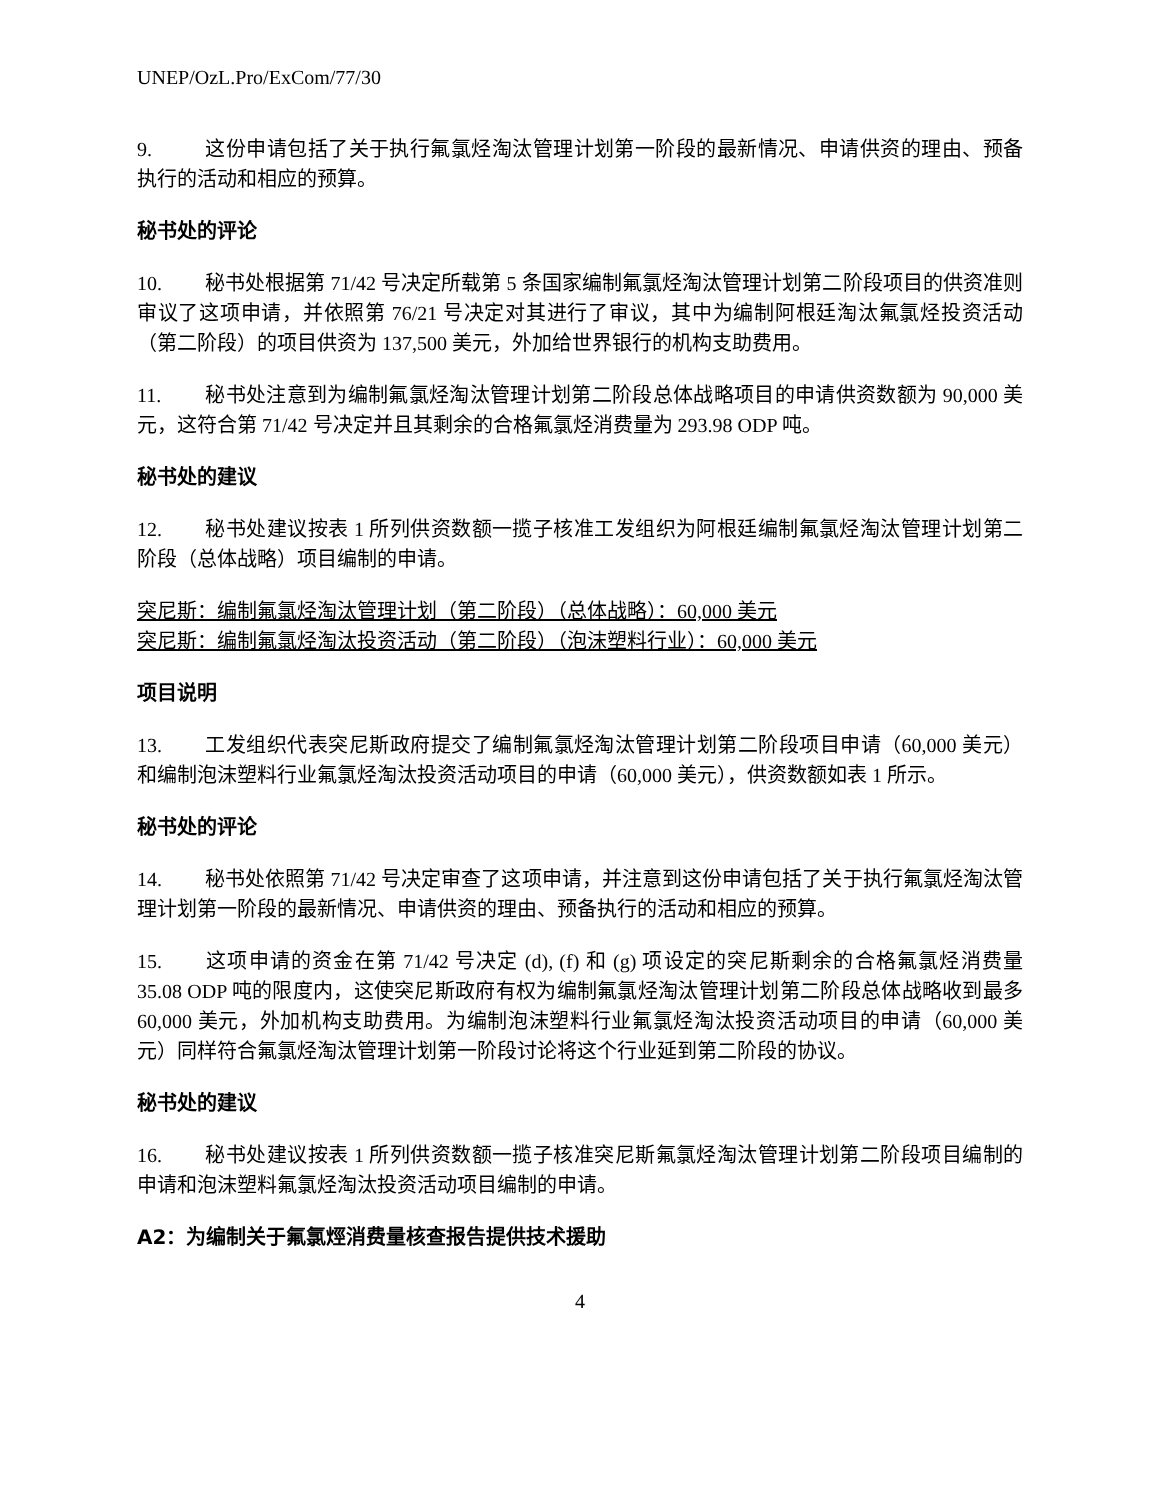UNEP/OzL.Pro/ExCom/77/30
9. 这份申请包括了关于执行氟氯烃淘汰管理计划第一阶段的最新情况、申请供资的理由、预备执行的活动和相应的预算。
秘书处的评论
10. 秘书处根据第 71/42 号决定所载第 5 条国家编制氟氯烃淘汰管理计划第二阶段项目的供资准则审议了这项申请，并依照第 76/21 号决定对其进行了审议，其中为编制阿根廷淘汰氟氯烃投资活动（第二阶段）的项目供资为 137,500 美元，外加给世界银行的机构支助费用。
11. 秘书处注意到为编制氟氯烃淘汰管理计划第二阶段总体战略项目的申请供资数额为 90,000 美元，这符合第 71/42 号决定并且其剩余的合格氟氯烃消费量为 293.98 ODP 吨。
秘书处的建议
12. 秘书处建议按表 1 所列供资数额一揽子核准工发组织为阿根廷编制氟氯烃淘汰管理计划第二阶段（总体战略）项目编制的申请。
突尼斯：编制氟氯烃淘汰管理计划（第二阶段）（总体战略）：60,000 美元
突尼斯：编制氟氯烃淘汰投资活动（第二阶段）（泡沫塑料行业）：60,000 美元
项目说明
13. 工发组织代表突尼斯政府提交了编制氟氯烃淘汰管理计划第二阶段项目申请（60,000 美元）和编制泡沫塑料行业氟氯烃淘汰投资活动项目的申请（60,000 美元），供资数额如表 1 所示。
秘书处的评论
14. 秘书处依照第 71/42 号决定审查了这项申请，并注意到这份申请包括了关于执行氟氯烃淘汰管理计划第一阶段的最新情况、申请供资的理由、预备执行的活动和相应的预算。
15. 这项申请的资金在第 71/42 号决定 (d), (f) 和 (g) 项设定的突尼斯剩余的合格氟氯烃消费量 35.08 ODP 吨的限度内，这使突尼斯政府有权为编制氟氯烃淘汰管理计划第二阶段总体战略收到最多 60,000 美元，外加机构支助费用。为编制泡沫塑料行业氟氯烃淘汰投资活动项目的申请（60,000 美元）同样符合氟氯烃淘汰管理计划第一阶段讨论将这个行业延到第二阶段的协议。
秘书处的建议
16. 秘书处建议按表 1 所列供资数额一揽子核准突尼斯氟氯烃淘汰管理计划第二阶段项目编制的申请和泡沫塑料氟氯烃淘汰投资活动项目编制的申请。
A2：为编制关于氟氯烴消费量核查报告提供技术援助
4